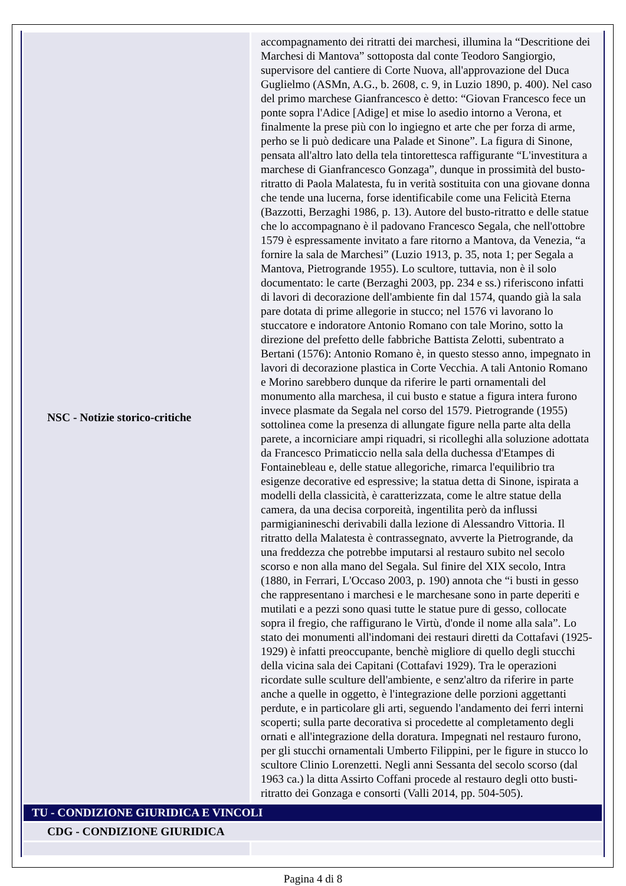| NSC - Notizie storico-critiche | accompagnamento dei ritratti dei marchesi, illumina la “Descritione dei Marchesi di Mantova” sottoposta dal conte Teodoro Sangiorgio, supervisore del cantiere di Corte Nuova, all'approvazione del Duca Guglielmo (ASMn, A.G., b. 2608, c. 9, in Luzio 1890, p. 400). Nel caso del primo marchese Gianfrancesco è detto: “Giovan Francesco fece un ponte sopra l'Adice [Adige] et mise lo asedio intorno a Verona, et finalmente la prese più con lo ingiegno et arte che per forza di arme, perho se li può dedicare una Palade et Sinone”. La figura di Sinone, pensata all'altro lato della tela tintorettesca raffigurante “L'investitura a marchese di Gianfrancesco Gonzaga”, dunque in prossimità del busto-ritratto di Paola Malatesta, fu in verità sostituita con una giovane donna che tende una lucerna, forse identificabile come una Felicità Eterna (Bazzotti, Berzaghi 1986, p. 13). Autore del busto-ritratto e delle statue che lo accompagnano è il padovano Francesco Segala, che nell'ottobre 1579 è espressamente invitato a fare ritorno a Mantova, da Venezia, “a fornire la sala de Marchesi” (Luzio 1913, p. 35, nota 1; per Segala a Mantova, Pietrogrande 1955). Lo scultore, tuttavia, non è il solo documentato: le carte (Berzaghi 2003, pp. 234 e ss.) riferiscono infatti di lavori di decorazione dell'ambiente fin dal 1574, quando già la sala pare dotata di prime allegorie in stucco; nel 1576 vi lavorano lo stuccatore e indoratore Antonio Romano con tale Morino, sotto la direzione del prefetto delle fabbriche Battista Zelotti, subentrato a Bertani (1576): Antonio Romano è, in questo stesso anno, impegnato in lavori di decorazione plastica in Corte Vecchia. A tali Antonio Romano e Morino sarebbero dunque da riferire le parti ornamentali del monumento alla marchesa, il cui busto e statue a figura intera furono invece plasmate da Segala nel corso del 1579. Pietrogrande (1955) sottolinea come la presenza di allungate figure nella parte alta della parete, a incorniciare ampi riquadri, si ricolleghi alla soluzione adottata da Francesco Primaticcio nella sala della duchessa d'Etampes di Fontainebleau e, delle statue allegoriche, rimarca l'equilibrio tra esigenze decorative ed espressive; la statua detta di Sinone, ispirata a modelli della classicità, è caratterizzata, come le altre statue della camera, da una decisa corporeità, ingentilita però da influssi parmigianineschi derivabili dalla lezione di Alessandro Vittoria. Il ritratto della Malatesta è contrassegnato, avverte la Pietrogrande, da una freddezza che potrebbe imputarsi al restauro subito nel secolo scorso e non alla mano del Segala. Sul finire del XIX secolo, Intra (1880, in Ferrari, L'Occaso 2003, p. 190) annota che “i busti in gesso che rappresentano i marchesi e le marchesane sono in parte deperiti e mutilati e a pezzi sono quasi tutte le statue pure di gesso, collocate sopra il fregio, che raffigurano le Virtù, d'onde il nome alla sala”. Lo stato dei monumenti all'indomani dei restauri diretti da Cottafavi (1925-1929) è infatti preoccupante, benchè migliore di quello degli stucchi della vicina sala dei Capitani (Cottafavi 1929). Tra le operazioni ricordate sulle sculture dell'ambiente, e senz'altro da riferire in parte anche a quelle in oggetto, è l'integrazione delle porzioni aggettanti perdute, e in particolare gli arti, seguendo l'andamento dei ferri interni scoperti; sulla parte decorativa si procedette al completamento degli ornati e all'integrazione della doratura. Impegnati nel restauro furono, per gli stucchi ornamentali Umberto Filippini, per le figure in stucco lo scultore Clinio Lorenzetti. Negli anni Sessanta del secolo scorso (dal 1963 ca.) la ditta Assirto Coffani procede al restauro degli otto busti-ritratto dei Gonzaga e consorti (Valli 2014, pp. 504-505). |
| TU - CONDIZIONE GIURIDICA E VINCOLI | |
| CDG - CONDIZIONE GIURIDICA | |
Pagina 4 di 8